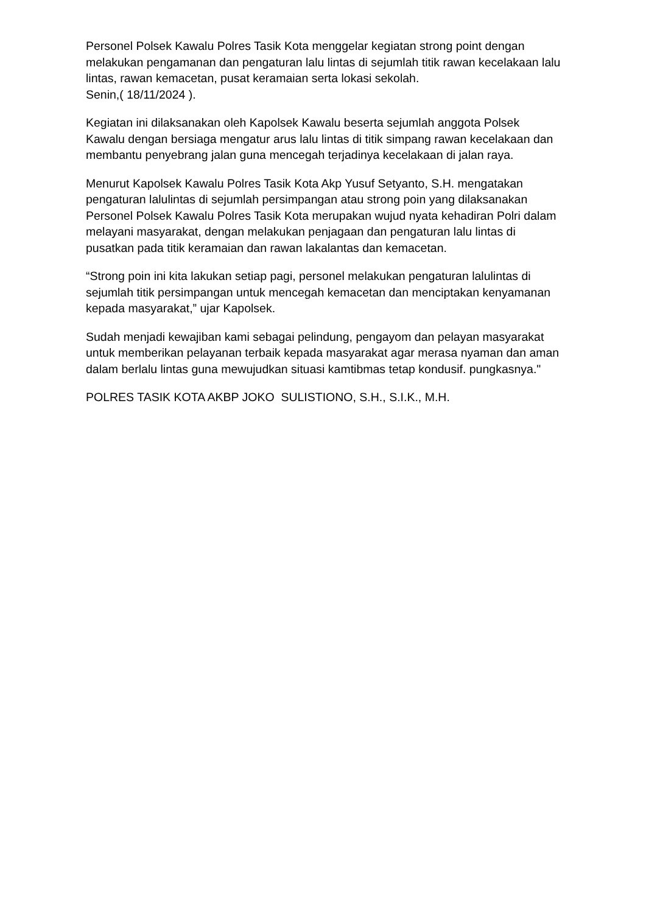Personel Polsek Kawalu Polres Tasik Kota menggelar kegiatan strong point dengan melakukan pengamanan dan pengaturan lalu lintas di sejumlah titik rawan kecelakaan lalu lintas, rawan kemacetan, pusat keramaian serta lokasi sekolah.
Senin,( 18/11/2024 ).
Kegiatan ini dilaksanakan oleh Kapolsek Kawalu beserta sejumlah anggota Polsek Kawalu dengan bersiaga mengatur arus lalu lintas di titik simpang rawan kecelakaan dan membantu penyebrang jalan guna mencegah terjadinya kecelakaan di jalan raya.
Menurut Kapolsek Kawalu Polres Tasik Kota Akp Yusuf Setyanto, S.H. mengatakan pengaturan lalulintas di sejumlah persimpangan atau strong poin yang dilaksanakan Personel Polsek Kawalu Polres Tasik Kota merupakan wujud nyata kehadiran Polri dalam melayani masyarakat, dengan melakukan penjagaan dan pengaturan lalu lintas di pusatkan pada titik keramaian dan rawan lakalantas dan kemacetan.
“Strong poin ini kita lakukan setiap pagi, personel melakukan pengaturan lalulintas di sejumlah titik persimpangan untuk mencegah kemacetan dan menciptakan kenyamanan kepada masyarakat,” ujar Kapolsek.
Sudah menjadi kewajiban kami sebagai pelindung, pengayom dan pelayan masyarakat untuk memberikan pelayanan terbaik kepada masyarakat agar merasa nyaman dan aman dalam berlalu lintas guna mewujudkan situasi kamtibmas tetap kondusif. pungkasnya."
POLRES TASIK KOTA AKBP JOKO SULISTIONO, S.H., S.I.K., M.H.